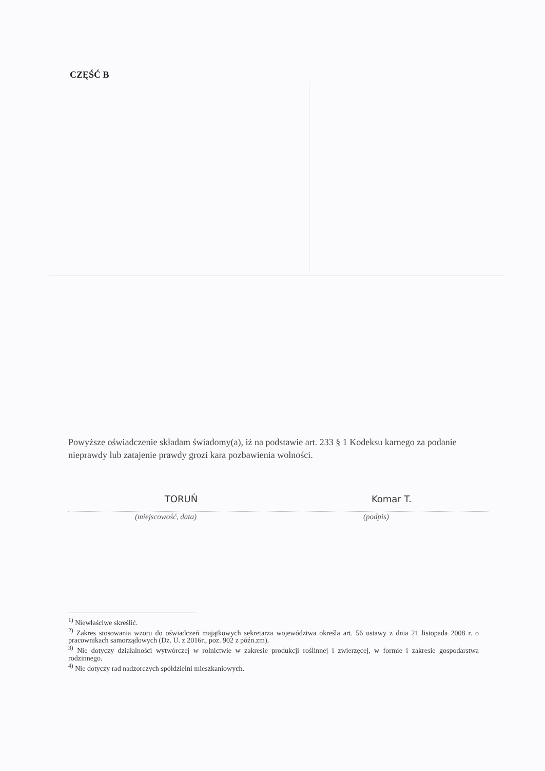CZĘŚĆ B
Powyższe oświadczenie składam świadomy(a), iż na podstawie art. 233 § 1 Kodeksu karnego za podanie nieprawdy lub zatajenie prawdy grozi kara pozbawienia wolności.
TORUŃ
(miejscowość, data)
Komar T.
(podpis)
<sup>1)</sup> Niewłaściwe skreślić.
<sup>2)</sup> Zakres stosowania wzoru do oświadczeń majątkowych sekretarza województwa określa art. 56 ustawy z dnia 21 listopada 2008 r. o pracownikach samorządowych (Dz. U. z 2016r., poz. 902 z późn.zm).
<sup>3)</sup> Nie dotyczy działalności wytwórczej w rolnictwie w zakresie produkcji roślinnej i zwierzęcej, w formie i zakresie gospodarstwa rodzinnego.
<sup>4)</sup> Nie dotyczy rad nadzorczych spółdzielni mieszkaniowych.